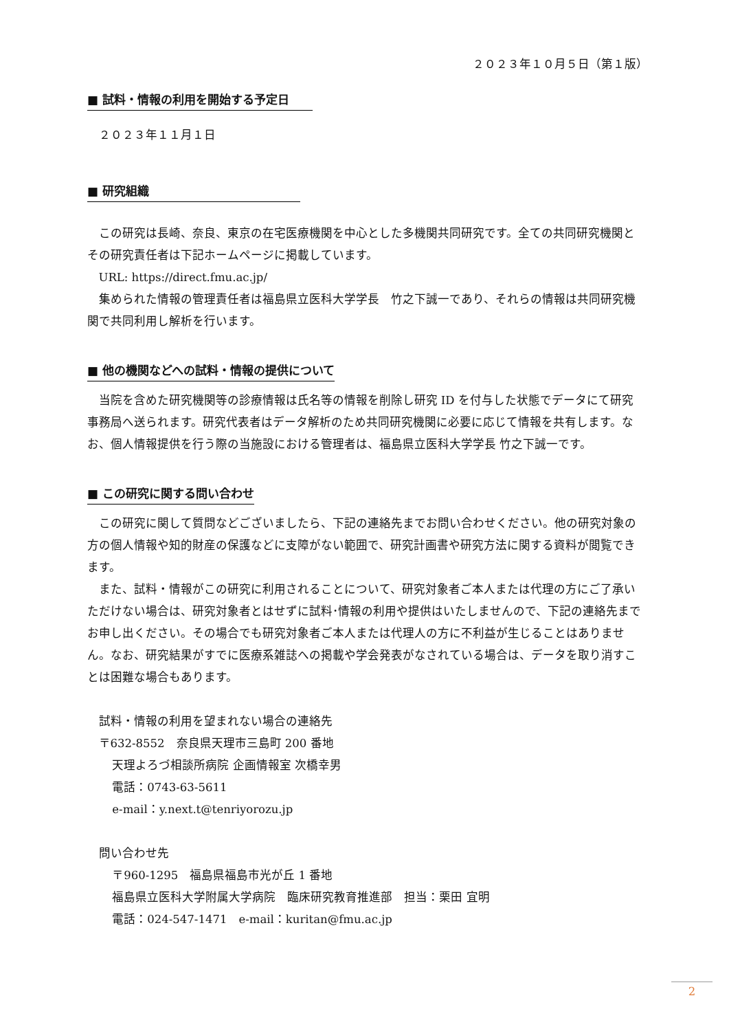２０２３年１０月５日（第１版）
■ 試料・情報の利用を開始する予定日
２０２３年１１月１日
■ 研究組織
この研究は長崎、奈良、東京の在宅医療機関を中心とした多機関共同研究です。全ての共同研究機関とその研究責任者は下記ホームページに掲載しています。
URL: https://direct.fmu.ac.jp/
集められた情報の管理責任者は福島県立医科大学学長　竹之下誠一であり、それらの情報は共同研究機関で共同利用し解析を行います。
■ 他の機関などへの試料・情報の提供について
当院を含めた研究機関等の診療情報は氏名等の情報を削除し研究 ID を付与した状態でデータにて研究事務局へ送られます。研究代表者はデータ解析のため共同研究機関に必要に応じて情報を共有します。なお、個人情報提供を行う際の当施設における管理者は、福島県立医科大学学長 竹之下誠一です。
■ この研究に関する問い合わせ
この研究に関して質問などございましたら、下記の連絡先までお問い合わせください。他の研究対象の方の個人情報や知的財産の保護などに支障がない範囲で、研究計画書や研究方法に関する資料が閲覧できます。
また、試料・情報がこの研究に利用されることについて、研究対象者ご本人または代理の方にご了承いただけない場合は、研究対象者とはせずに試料･情報の利用や提供はいたしませんので、下記の連絡先までお申し出ください。その場合でも研究対象者ご本人または代理人の方に不利益が生じることはありません。なお、研究結果がすでに医療系雑誌への掲載や学会発表がなされている場合は、データを取り消すことは困難な場合もあります。
試料・情報の利用を望まれない場合の連絡先
〒632-8552　奈良県天理市三島町 200 番地
天理よろづ相談所病院 企画情報室 次橋幸男
電話：0743-63-5611
e-mail：y.next.t@tenriyorozu.jp
問い合わせ先
〒960-1295　福島県福島市光が丘 1 番地
福島県立医科大学附属大学病院　臨床研究教育推進部　担当：栗田 宜明
電話：024-547-1471　e-mail：kuritan@fmu.ac.jp
2